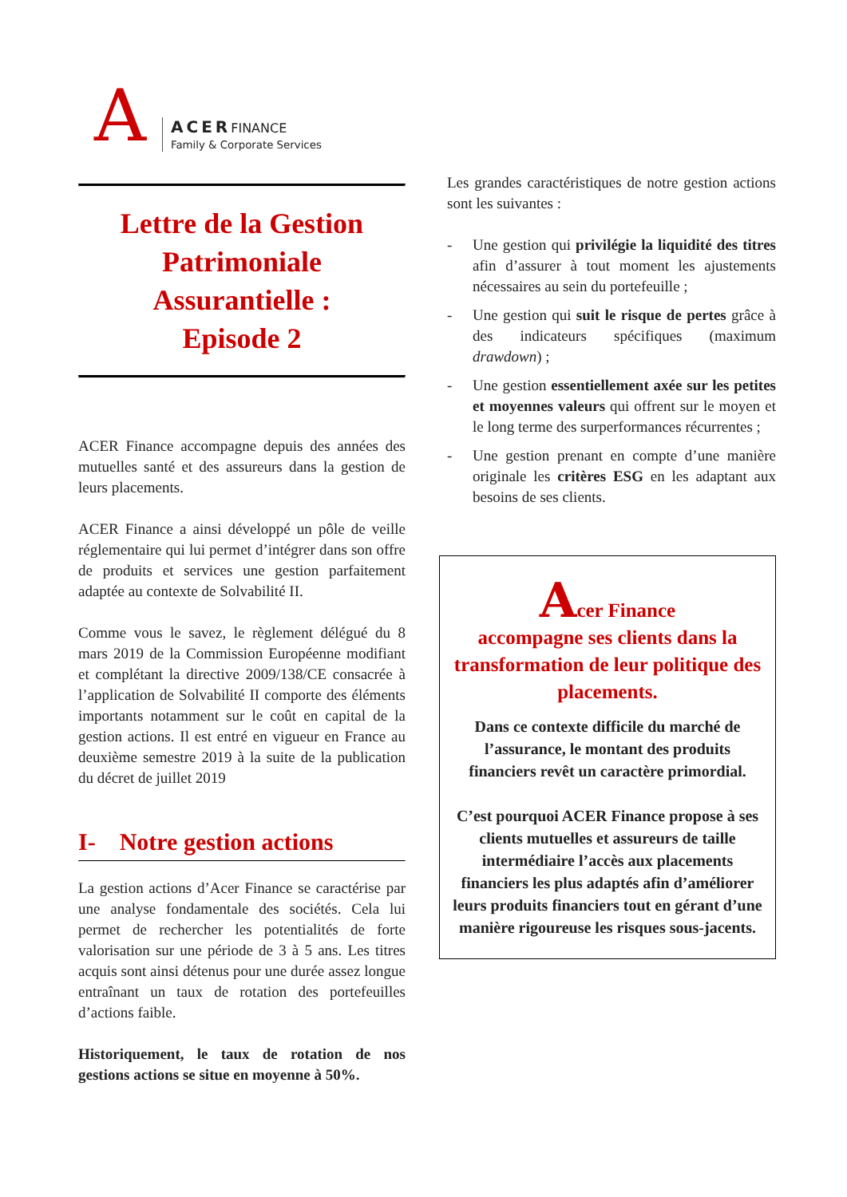A
ACERFINANCE
Family & Corporate Services
Lettre de la Gestion
Patrimoniale
Assurantielle :
Episode 2
ACER Finance accompagne depuis des années des mutuelles santé et des assureurs dans la gestion de leurs placements.
ACER Finance a ainsi développé un pôle de veille réglementaire qui lui permet d’intégrer dans son offre de produits et services une gestion parfaitement adaptée au contexte de Solvabilité II.
Comme vous le savez, le règlement délégué du 8 mars 2019 de la Commission Européenne modifiant et complétant la directive 2009/138/CE consacrée à l’application de Solvabilité II comporte des éléments importants notamment sur le coût en capital de la gestion actions. Il est entré en vigueur en France au deuxième semestre 2019 à la suite de la publication du décret de juillet 2019
I- Notre gestion actions
La gestion actions d’Acer Finance se caractérise par une analyse fondamentale des sociétés. Cela lui permet de rechercher les potentialités de forte valorisation sur une période de 3 à 5 ans. Les titres acquis sont ainsi détenus pour une durée assez longue entraînant un taux de rotation des portefeuilles d’actions faible.
Historiquement, le taux de rotation de nos gestions actions se situe en moyenne à 50%.
Les grandes caractéristiques de notre gestion actions sont les suivantes :
- Une gestion qui privilégie la liquidité des titres afin d’assurer à tout moment les ajustements nécessaires au sein du portefeuille ;
- Une gestion qui suit le risque de pertes grâce à des indicateurs spécifiques (maximum drawdown) ;
- Une gestion essentiellement axée sur les petites et moyennes valeurs qui offrent sur le moyen et le long terme des surperformances récurrentes ;
- Une gestion prenant en compte d’une manière originale les critères ESG en les adaptant aux besoins de ses clients.
Acer Finance
accompagne ses clients dans la transformation de leur politique des placements.
Dans ce contexte difficile du marché de l’assurance, le montant des produits financiers revêt un caractère primordial.
C’est pourquoi ACER Finance propose à ses clients mutuelles et assureurs de taille intermédiaire l’accès aux placements financiers les plus adaptés afin d’améliorer leurs produits financiers tout en gérant d’une manière rigoureuse les risques sous-jacents.